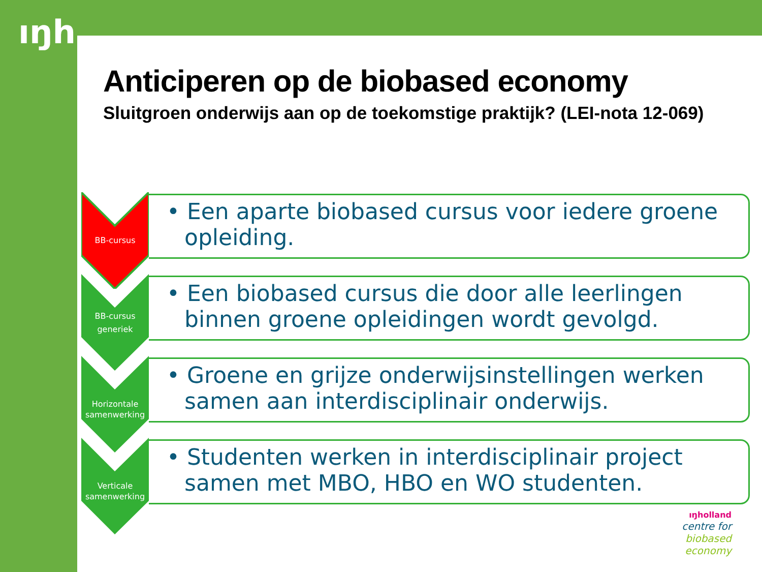ıŋh
Anticiperen op de biobased economy
Sluitgroen onderwijs aan op de toekomstige praktijk? (LEI-nota 12-069)
BB-cursus
• Een aparte biobased cursus voor iedere groene opleiding.
BB-cursus
generiek
• Een biobased cursus die door alle leerlingen binnen groene opleidingen wordt gevolgd.
Horizontale
samenwerking
• Groene en grijze onderwijsinstellingen werken samen aan interdisciplinair onderwijs.
Verticale
samenwerking
• Studenten werken in interdisciplinair project samen met MBO, HBO en WO studenten.
ıŋholland
centre for
biobased
economy